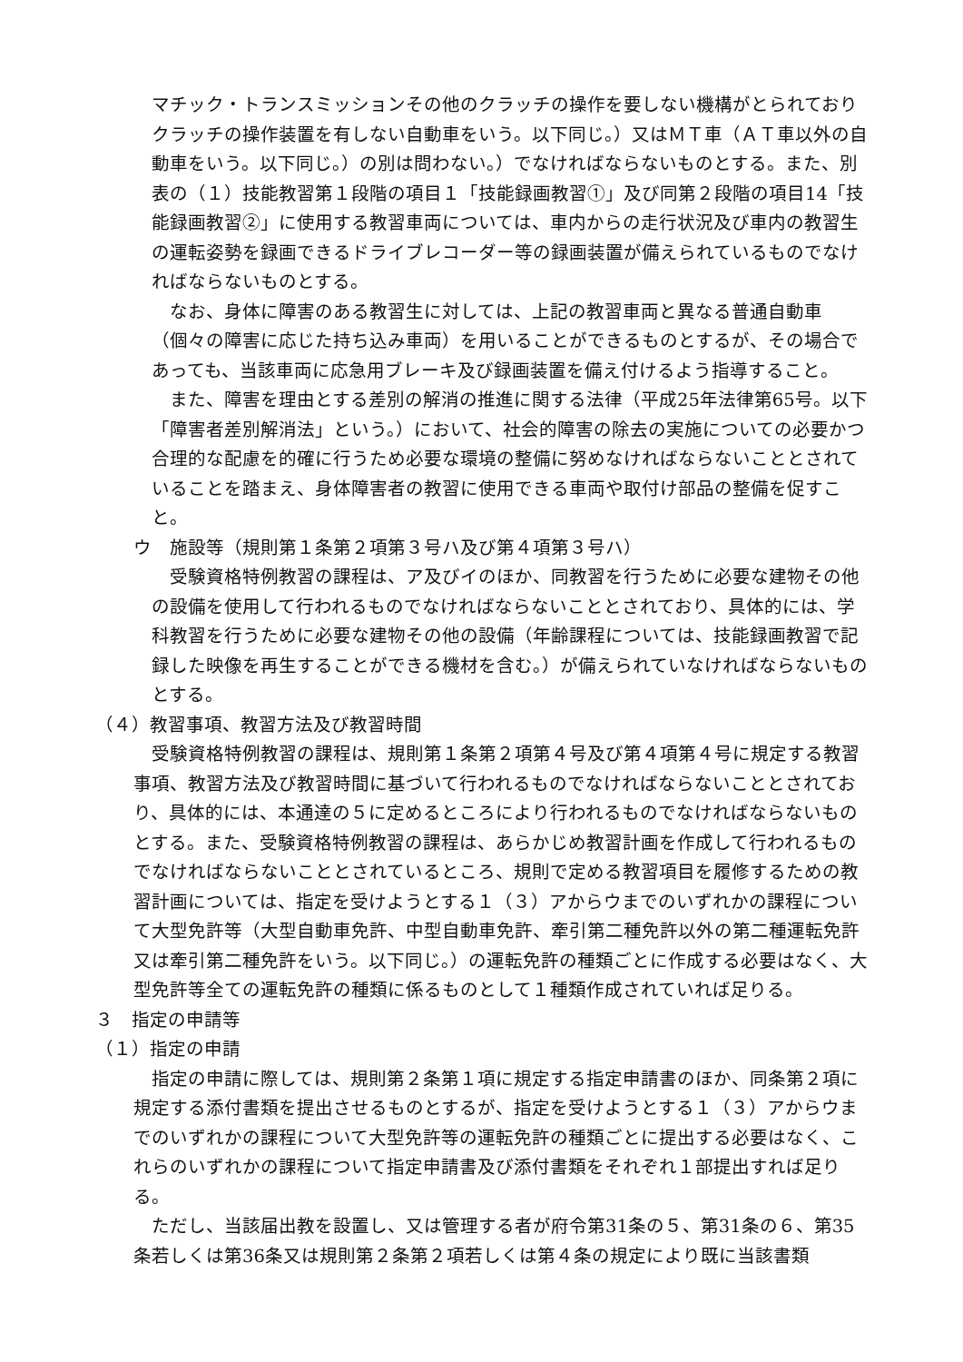マチック・トランスミッションその他のクラッチの操作を要しない機構がとられておりクラッチの操作装置を有しない自動車をいう。以下同じ。）又はＭＴ車（ＡＴ車以外の自動車をいう。以下同じ。）の別は問わない。）でなければならないものとする。また、別表の（１）技能教習第１段階の項目１「技能録画教習①」及び同第２段階の項目14「技能録画教習②」に使用する教習車両については、車内からの走行状況及び車内の教習生の運転姿勢を録画できるドライブレコーダー等の録画装置が備えられているものでなければならないものとする。
なお、身体に障害のある教習生に対しては、上記の教習車両と異なる普通自動車（個々の障害に応じた持ち込み車両）を用いることができるものとするが、その場合であっても、当該車両に応急用ブレーキ及び録画装置を備え付けるよう指導すること。
また、障害を理由とする差別の解消の推進に関する法律（平成25年法律第65号。以下「障害者差別解消法」という。）において、社会的障害の除去の実施についての必要かつ合理的な配慮を的確に行うため必要な環境の整備に努めなければならないこととされていることを踏まえ、身体障害者の教習に使用できる車両や取付け部品の整備を促すこと。
ウ　施設等（規則第１条第２項第３号ハ及び第４項第３号ハ）
受験資格特例教習の課程は、ア及びイのほか、同教習を行うために必要な建物その他の設備を使用して行われるものでなければならないこととされており、具体的には、学科教習を行うために必要な建物その他の設備（年齢課程については、技能録画教習で記録した映像を再生することができる機材を含む。）が備えられていなければならないものとする。
（４）教習事項、教習方法及び教習時間
受験資格特例教習の課程は、規則第１条第２項第４号及び第４項第４号に規定する教習事項、教習方法及び教習時間に基づいて行われるものでなければならないこととされており、具体的には、本通達の５に定めるところにより行われるものでなければならないものとする。また、受験資格特例教習の課程は、あらかじめ教習計画を作成して行われるものでなければならないこととされているところ、規則で定める教習項目を履修するための教習計画については、指定を受けようとする１（３）アからウまでのいずれかの課程について大型免許等（大型自動車免許、中型自動車免許、牽引第二種免許以外の第二種運転免許又は牽引第二種免許をいう。以下同じ。）の運転免許の種類ごとに作成する必要はなく、大型免許等全ての運転免許の種類に係るものとして１種類作成されていれば足りる。
３　指定の申請等
（１）指定の申請
指定の申請に際しては、規則第２条第１項に規定する指定申請書のほか、同条第２項に規定する添付書類を提出させるものとするが、指定を受けようとする１（３）アからウまでのいずれかの課程について大型免許等の運転免許の種類ごとに提出する必要はなく、これらのいずれかの課程について指定申請書及び添付書類をそれぞれ１部提出すれば足りる。
ただし、当該届出教を設置し、又は管理する者が府令第31条の５、第31条の６、第35条若しくは第36条又は規則第２条第２項若しくは第４条の規定により既に当該書類